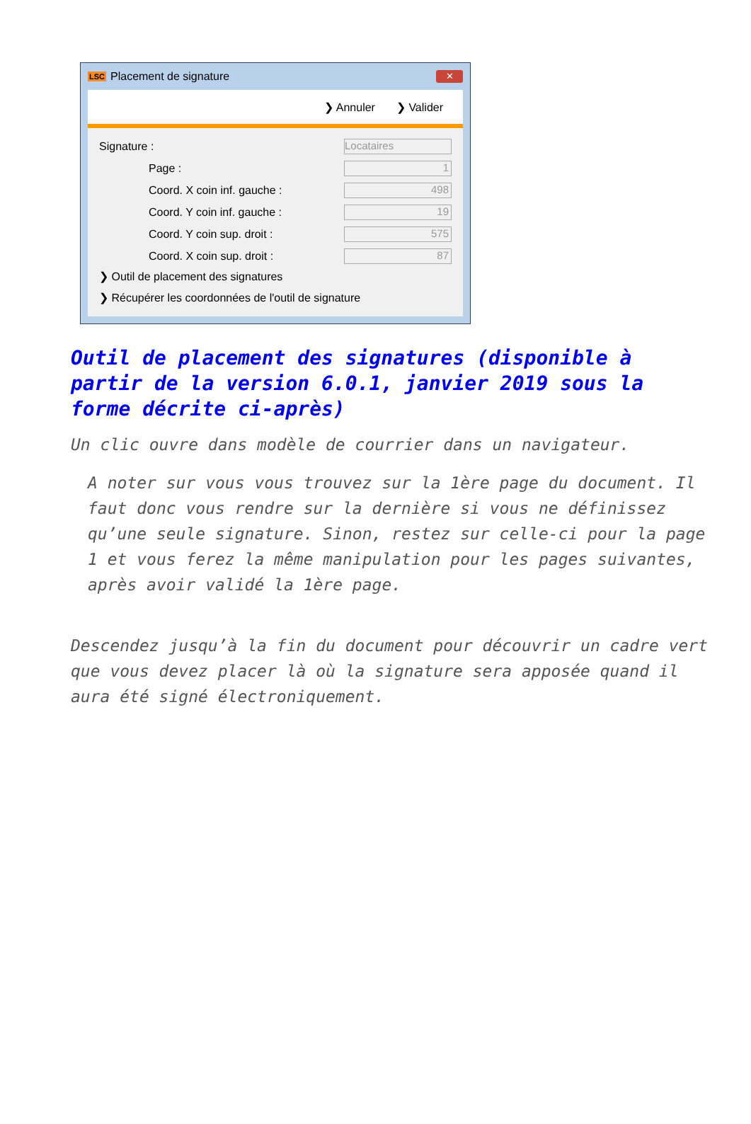LSC Placement de signature ✕
❯ Annuler ❯ Valider
Signature : Locataires
Page : 1
Coord. X coin inf. gauche : 498
Coord. Y coin inf. gauche : 19
Coord. Y coin sup. droit : 575
Coord. X coin sup. droit : 87
❯ Outil de placement des signatures
❯ Récupérer les coordonnées de l'outil de signature
Outil de placement des signatures (disponible à partir de la version 6.0.1, janvier 2019 sous la forme décrite ci-après)
Un clic ouvre dans modèle de courrier dans un navigateur.
A noter sur vous vous trouvez sur la 1ère page du document. Il faut donc vous rendre sur la dernière si vous ne définissez qu’une seule signature. Sinon, restez sur celle-ci pour la page 1 et vous ferez la même manipulation pour les pages suivantes, après avoir validé la 1ère page.
Descendez jusqu’à la fin du document pour découvrir un cadre vert que vous devez placer là où la signature sera apposée quand il aura été signé électroniquement.